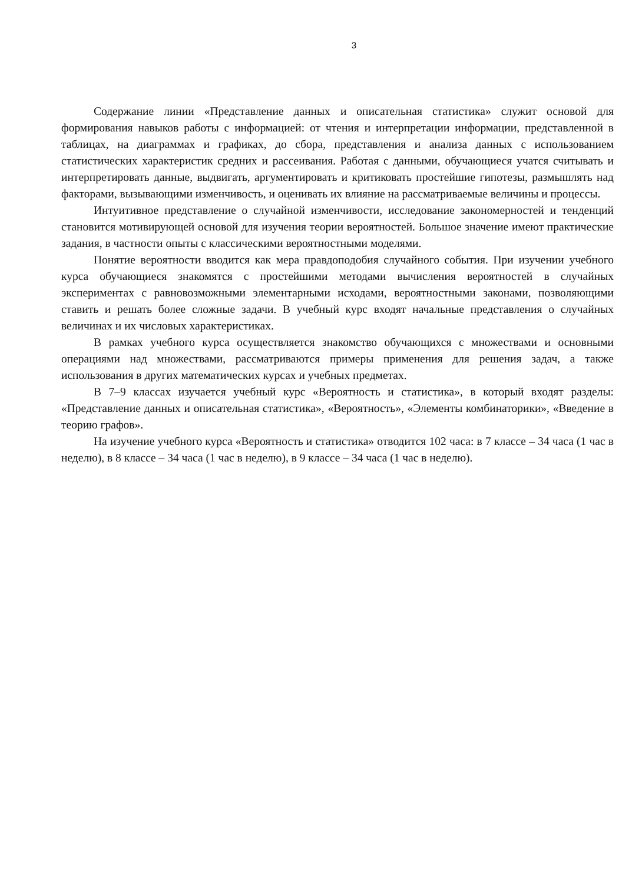3
Содержание линии «Представление данных и описательная статистика» служит основой для формирования навыков работы с информацией: от чтения и интерпретации информации, представленной в таблицах, на диаграммах и графиках, до сбора, представления и анализа данных с использованием статистических характеристик средних и рассеивания. Работая с данными, обучающиеся учатся считывать и интерпретировать данные, выдвигать, аргументировать и критиковать простейшие гипотезы, размышлять над факторами, вызывающими изменчивость, и оценивать их влияние на рассматриваемые величины и процессы.
Интуитивное представление о случайной изменчивости, исследование закономерностей и тенденций становится мотивирующей основой для изучения теории вероятностей. Большое значение имеют практические задания, в частности опыты с классическими вероятностными моделями.
Понятие вероятности вводится как мера правдоподобия случайного события. При изучении учебного курса обучающиеся знакомятся с простейшими методами вычисления вероятностей в случайных экспериментах с равновозможными элементарными исходами, вероятностными законами, позволяющими ставить и решать более сложные задачи. В учебный курс входят начальные представления о случайных величинах и их числовых характеристиках.
В рамках учебного курса осуществляется знакомство обучающихся с множествами и основными операциями над множествами, рассматриваются примеры применения для решения задач, а также использования в других математических курсах и учебных предметах.
В 7–9 классах изучается учебный курс «Вероятность и статистика», в который входят разделы: «Представление данных и описательная статистика», «Вероятность», «Элементы комбинаторики», «Введение в теорию графов».
На изучение учебного курса «Вероятность и статистика» отводится 102 часа: в 7 классе – 34 часа (1 час в неделю), в 8 классе – 34 часа (1 час в неделю), в 9 классе – 34 часа (1 час в неделю).